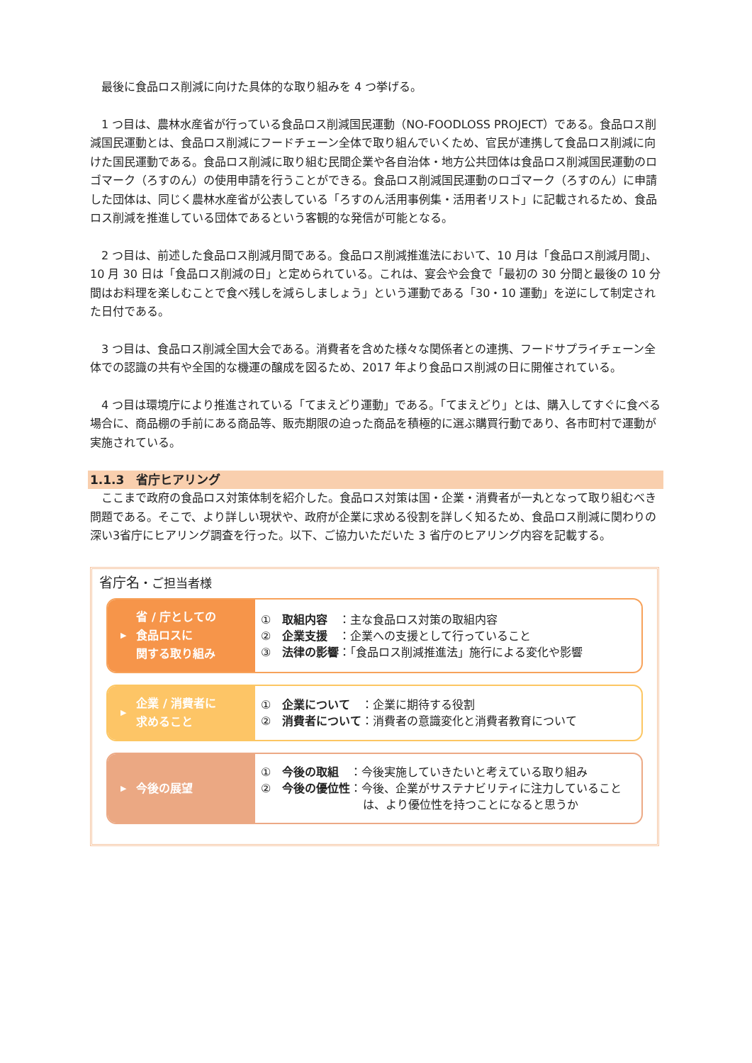最後に食品ロス削減に向けた具体的な取り組みを 4 つ挙げる。
　1 つ目は、農林水産省が行っている食品ロス削減国民運動（NO-FOODLOSS PROJECT）である。食品ロス削減国民運動とは、食品ロス削減にフードチェーン全体で取り組んでいくため、官民が連携して食品ロス削減に向けた国民運動である。食品ロス削減に取り組む民間企業や各自治体・地方公共団体は食品ロス削減国民運動のロゴマーク（ろすのん）の使用申請を行うことができる。食品ロス削減国民運動のロゴマーク（ろすのん）に申請した団体は、同じく農林水産省が公表している「ろすのん活用事例集・活用者リスト」に記載されるため、食品ロス削減を推進している団体であるという客観的な発信が可能となる。
　2 つ目は、前述した食品ロス削減月間である。食品ロス削減推進法において、10 月は「食品ロス削減月間」、10 月 30 日は「食品ロス削減の日」と定められている。これは、宴会や会食で「最初の 30 分間と最後の 10 分間はお料理を楽しむことで食べ残しを減らしましょう」という運動である「30・10 運動」を逆にして制定された日付である。
　3 つ目は、食品ロス削減全国大会である。消費者を含めた様々な関係者との連携、フードサプライチェーン全体での認識の共有や全国的な機運の醸成を図るため、2017 年より食品ロス削減の日に開催されている。
　4 つ目は環境庁により推進されている「てまえどり運動」である。「てまえどり」とは、購入してすぐに食べる場合に、商品棚の手前にある商品等、販売期限の迫った商品を積極的に選ぶ購買行動であり、各市町村で運動が実施されている。
1.1.3　省庁ヒアリング
　ここまで政府の食品ロス対策体制を紹介した。食品ロス対策は国・企業・消費者が一丸となって取り組むべき問題である。そこで、より詳しい現状や、政府が企業に求める役割を詳しく知るため、食品ロス削減に関わりの深い3省庁にヒアリング調査を行った。以下、ご協力いただいた 3 省庁のヒアリング内容を記載する。
省庁名・ご担当者様
▶ 省 / 庁としての
食品ロスに
関する取り組み
①　取組内容　：主な食品ロス対策の取組内容
②　企業支援　：企業への支援として行っていること
③　法律の影響：「食品ロス削減推進法」施行による変化や影響
▶ 企業 / 消費者に
求めること
①　企業について　：企業に期待する役割
②　消費者について：消費者の意識変化と消費者教育について
▶ 今後の展望
①　今後の取組　：今後実施していきたいと考えている取り組み
②　今後の優位性：今後、企業がサステナビリティに注力していること
　　　　　　　　　は、より優位性を持つことになると思うか